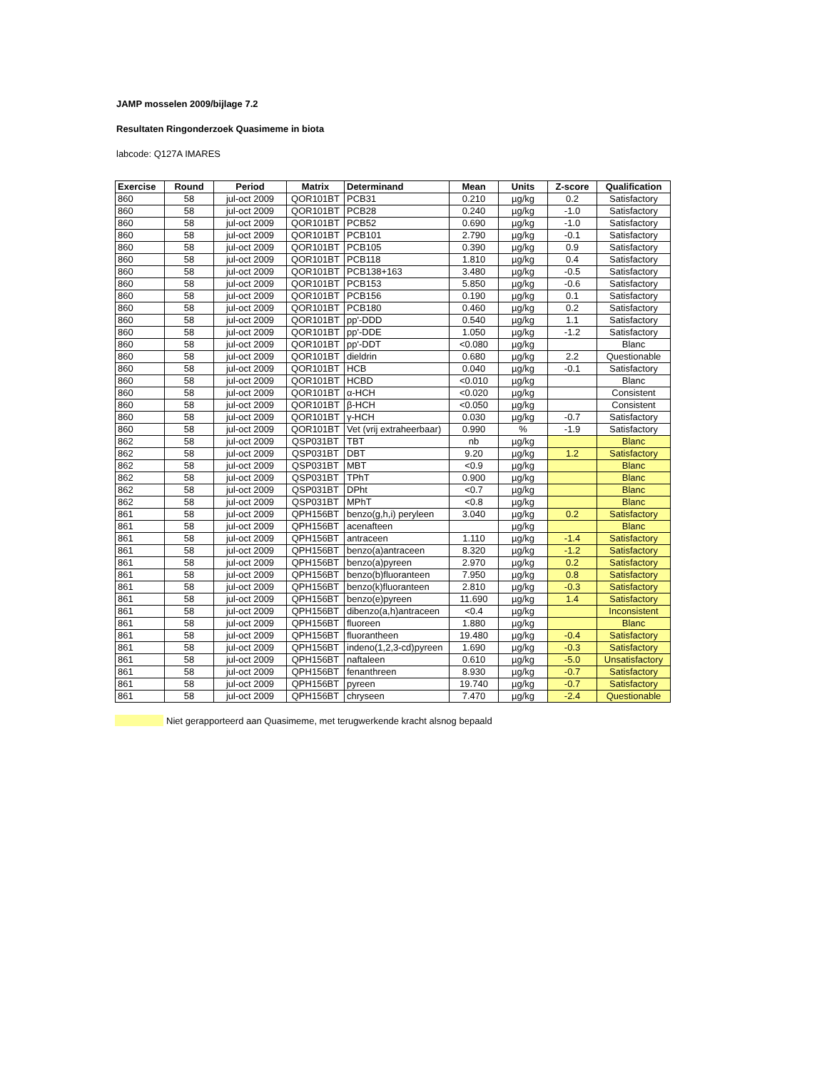JAMP mosselen 2009/bijlage 7.2
Resultaten Ringonderzoek Quasimeme in biota
labcode: Q127A IMARES
| Exercise | Round | Period | Matrix | Determinand | Mean | Units | Z-score | Qualification |
| --- | --- | --- | --- | --- | --- | --- | --- | --- |
| 860 | 58 | jul-oct 2009 | QOR101BT | PCB31 | 0.210 | µg/kg | 0.2 | Satisfactory |
| 860 | 58 | jul-oct 2009 | QOR101BT | PCB28 | 0.240 | µg/kg | -1.0 | Satisfactory |
| 860 | 58 | jul-oct 2009 | QOR101BT | PCB52 | 0.690 | µg/kg | -1.0 | Satisfactory |
| 860 | 58 | jul-oct 2009 | QOR101BT | PCB101 | 2.790 | µg/kg | -0.1 | Satisfactory |
| 860 | 58 | jul-oct 2009 | QOR101BT | PCB105 | 0.390 | µg/kg | 0.9 | Satisfactory |
| 860 | 58 | jul-oct 2009 | QOR101BT | PCB118 | 1.810 | µg/kg | 0.4 | Satisfactory |
| 860 | 58 | jul-oct 2009 | QOR101BT | PCB138+163 | 3.480 | µg/kg | -0.5 | Satisfactory |
| 860 | 58 | jul-oct 2009 | QOR101BT | PCB153 | 5.850 | µg/kg | -0.6 | Satisfactory |
| 860 | 58 | jul-oct 2009 | QOR101BT | PCB156 | 0.190 | µg/kg | 0.1 | Satisfactory |
| 860 | 58 | jul-oct 2009 | QOR101BT | PCB180 | 0.460 | µg/kg | 0.2 | Satisfactory |
| 860 | 58 | jul-oct 2009 | QOR101BT | pp'-DDD | 0.540 | µg/kg | 1.1 | Satisfactory |
| 860 | 58 | jul-oct 2009 | QOR101BT | pp'-DDE | 1.050 | µg/kg | -1.2 | Satisfactory |
| 860 | 58 | jul-oct 2009 | QOR101BT | pp'-DDT | <0.080 | µg/kg | | Blanc |
| 860 | 58 | jul-oct 2009 | QOR101BT | dieldrin | 0.680 | µg/kg | 2.2 | Questionable |
| 860 | 58 | jul-oct 2009 | QOR101BT | HCB | 0.040 | µg/kg | -0.1 | Satisfactory |
| 860 | 58 | jul-oct 2009 | QOR101BT | HCBD | <0.010 | µg/kg | | Blanc |
| 860 | 58 | jul-oct 2009 | QOR101BT | α-HCH | <0.020 | µg/kg | | Consistent |
| 860 | 58 | jul-oct 2009 | QOR101BT | β-HCH | <0.050 | µg/kg | | Consistent |
| 860 | 58 | jul-oct 2009 | QOR101BT | γ-HCH | 0.030 | µg/kg | -0.7 | Satisfactory |
| 860 | 58 | jul-oct 2009 | QOR101BT | Vet (vrij extraheerbaar) | 0.990 | % | -1.9 | Satisfactory |
| 862 | 58 | jul-oct 2009 | QSP031BT | TBT | nb | µg/kg | | Blanc |
| 862 | 58 | jul-oct 2009 | QSP031BT | DBT | 9.20 | µg/kg | 1.2 | Satisfactory |
| 862 | 58 | jul-oct 2009 | QSP031BT | MBT | <0.9 | µg/kg | | Blanc |
| 862 | 58 | jul-oct 2009 | QSP031BT | TPhT | 0.900 | µg/kg | | Blanc |
| 862 | 58 | jul-oct 2009 | QSP031BT | DPht | <0.7 | µg/kg | | Blanc |
| 862 | 58 | jul-oct 2009 | QSP031BT | MPhT | <0.8 | µg/kg | | Blanc |
| 861 | 58 | jul-oct 2009 | QPH156BT | benzo(g,h,i) peryleen | 3.040 | µg/kg | 0.2 | Satisfactory |
| 861 | 58 | jul-oct 2009 | QPH156BT | acenafteen | | µg/kg | | Blanc |
| 861 | 58 | jul-oct 2009 | QPH156BT | antraceen | 1.110 | µg/kg | -1.4 | Satisfactory |
| 861 | 58 | jul-oct 2009 | QPH156BT | benzo(a)antraceen | 8.320 | µg/kg | -1.2 | Satisfactory |
| 861 | 58 | jul-oct 2009 | QPH156BT | benzo(a)pyreen | 2.970 | µg/kg | 0.2 | Satisfactory |
| 861 | 58 | jul-oct 2009 | QPH156BT | benzo(b)fluoranteen | 7.950 | µg/kg | 0.8 | Satisfactory |
| 861 | 58 | jul-oct 2009 | QPH156BT | benzo(k)fluoranteen | 2.810 | µg/kg | -0.3 | Satisfactory |
| 861 | 58 | jul-oct 2009 | QPH156BT | benzo(e)pyreen | 11.690 | µg/kg | 1.4 | Satisfactory |
| 861 | 58 | jul-oct 2009 | QPH156BT | dibenzo(a,h)antraceen | <0.4 | µg/kg | | Inconsistent |
| 861 | 58 | jul-oct 2009 | QPH156BT | fluoreen | 1.880 | µg/kg | | Blanc |
| 861 | 58 | jul-oct 2009 | QPH156BT | fluorantheen | 19.480 | µg/kg | -0.4 | Satisfactory |
| 861 | 58 | jul-oct 2009 | QPH156BT | indeno(1,2,3-cd)pyreen | 1.690 | µg/kg | -0.3 | Satisfactory |
| 861 | 58 | jul-oct 2009 | QPH156BT | naftaleen | 0.610 | µg/kg | -5.0 | Unsatisfactory |
| 861 | 58 | jul-oct 2009 | QPH156BT | fenanthreen | 8.930 | µg/kg | -0.7 | Satisfactory |
| 861 | 58 | jul-oct 2009 | QPH156BT | pyreen | 19.740 | µg/kg | -0.7 | Satisfactory |
| 861 | 58 | jul-oct 2009 | QPH156BT | chryseen | 7.470 | µg/kg | -2.4 | Questionable |
Niet gerapporteerd aan Quasimeme, met terugwerkende kracht alsnog bepaald